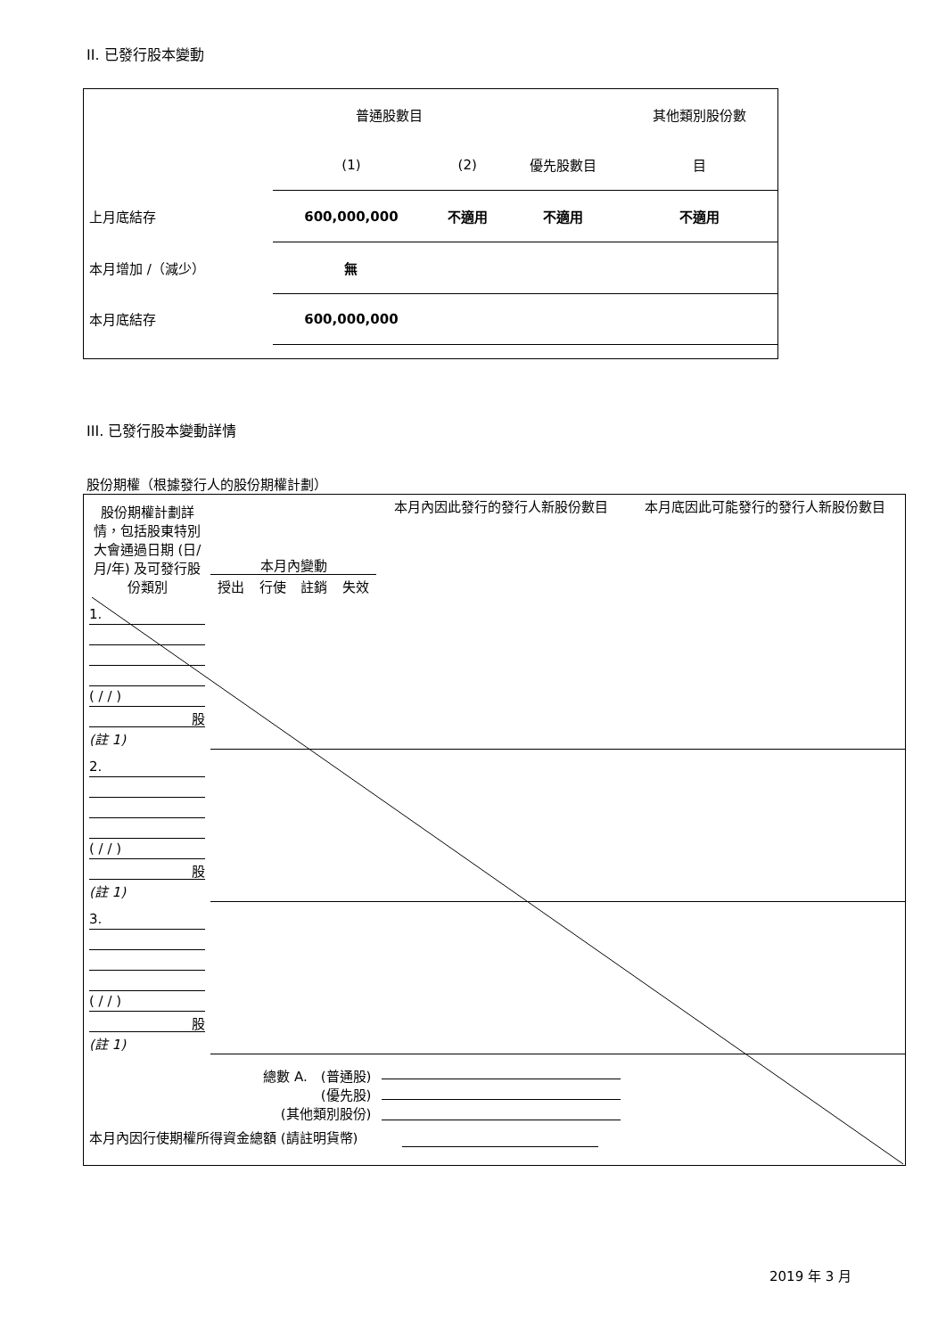II. 已發行股本變動
| | 普通股數目 | | | 其他類別股份數 |
| | (1) | (2) | 優先股數目 | 目 |
| 上月底結存 | 600,000,000 | 不適用 | 不適用 | 不適用 |
| 本月增加 /（減少） | 無 | | | |
| 本月底結存 | 600,000,000 | | | |
III. 已發行股本變動詳情
股份期權（根據發行人的股份期權計劃）
| 股份期權計劃詳情，包括股東特別大會通過日期 (日/月/年) 及可發行股份類別 | 本月內變動 / 授出 / 行使 / 註銷 / 失效 / | | | | 本月內因此發行的發行人新股份數目 | 本月底因此可能發行的發行人新股份數目 |
| 1. ( / / ) 股 (註 1) | | | | | | |
| 2. ( / / ) 股 (註 1) | | | | | | |
| 3. ( / / ) 股 (註 1) | | | | | | |
| 總數 A. (普通股) (優先股) (其他類別股份) | | | | | | |
| 本月內因行使期權所得資金總額 (請註明貨幣) | | | | | | |
2019 年 3 月